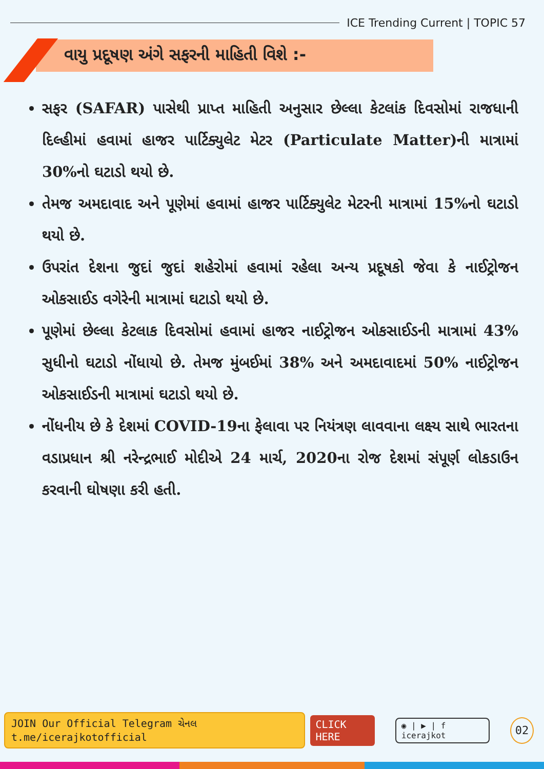ICE Trending Current | TOPIC 57
વાયુ પ્રદૂષણ અંગે સફરની માહિતી વિશે :-
સફર (SAFAR) પાસેથી પ્રાપ્ત માહિતી અનુસાર છેલ્લા કેટલાંક દિવસોમાં રાજધાની દિલ્હીમાં હવામાં હાજર પાર્ટિક્યુલેટ મેટર (Particulate Matter)ની માત્રામાં 30%નો ઘટાડો થયો છે.
તેમજ અમદાવાદ અને પૂણેમાં હવામાં હાજર પાર્ટિક્યુલેટ મેટરની માત્રામાં 15%નો ઘટાડો થયો છે.
ઉપરાંત દેશના જુદાં જુદાં શહેરોમાં હવામાં રહેલા અન્ય પ્રદૂષકો જેવા કે નાઈટ્રોજન ઓકસાઈડ વગેરેની માત્રામાં ઘટાડો થયો છે.
પૂણેમાં છેલ્લા કેટલાક દિવસોમાં હવામાં હાજર નાઈટ્રોજન ઓકસાઈડની માત્રામાં 43% સુધીનો ઘટાડો નોંધાયો છે. તેમજ મુંબઈમાં 38% અને અમદાવાદમાં 50% નાઈટ્રોજન ઓકસાઈડની માત્રામાં ઘટાડો થયો છે.
નોંધનીય છે કે દેશમાં COVID-19ના ફેલાવા પર નિયંત્રણ લાવવાના લક્ષ્ય સાથે ભારતના વડાપ્રધાન શ્રી નરેન્દ્રભાઈ મોદીએ 24 માર્ચ, 2020ના રોજ દેશમાં સંપૂર્ણ લોકડાઉન કરવાની ઘોષણા કરી હતી.
JOIN Our Official Telegram ચેનલ t.me/icerajkotofficial CLICK HERE ◉ | ▶ | f icerajkot 02